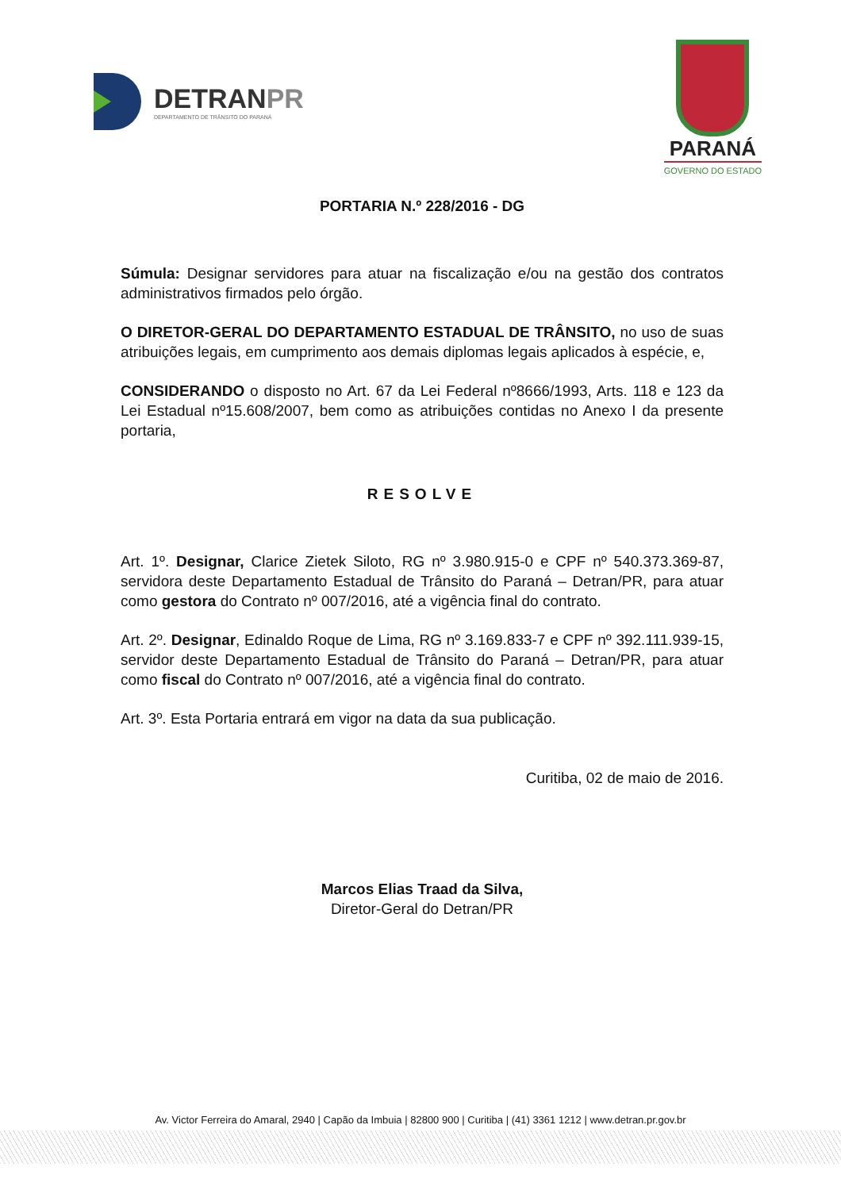DETRANPR
DEPARTAMENTO DE TRÂNSITO DO PARANÁ
PARANÁ
GOVERNO DO ESTADO
PORTARIA N.º 228/2016 - DG
Súmula: Designar servidores para atuar na fiscalização e/ou na gestão dos contratos administrativos firmados pelo órgão.
O DIRETOR-GERAL DO DEPARTAMENTO ESTADUAL DE TRÂNSITO, no uso de suas atribuições legais, em cumprimento aos demais diplomas legais aplicados à espécie, e,
CONSIDERANDO o disposto no Art. 67 da Lei Federal nº8666/1993, Arts. 118 e 123 da Lei Estadual nº15.608/2007, bem como as atribuições contidas no Anexo I da presente portaria,
RESOLVE
Art. 1º. Designar, Clarice Zietek Siloto, RG nº 3.980.915-0 e CPF nº 540.373.369-87, servidora deste Departamento Estadual de Trânsito do Paraná – Detran/PR, para atuar como gestora do Contrato nº 007/2016, até a vigência final do contrato.
Art. 2º. Designar, Edinaldo Roque de Lima, RG nº 3.169.833-7 e CPF nº 392.111.939-15, servidor deste Departamento Estadual de Trânsito do Paraná – Detran/PR, para atuar como fiscal do Contrato nº 007/2016, até a vigência final do contrato.
Art. 3º. Esta Portaria entrará em vigor na data da sua publicação.
Curitiba, 02 de maio de 2016.
Marcos Elias Traad da Silva,
Diretor-Geral do Detran/PR
Av. Victor Ferreira do Amaral, 2940 | Capão da Imbuia | 82800 900 | Curitiba | (41) 3361 1212 | www.detran.pr.gov.br